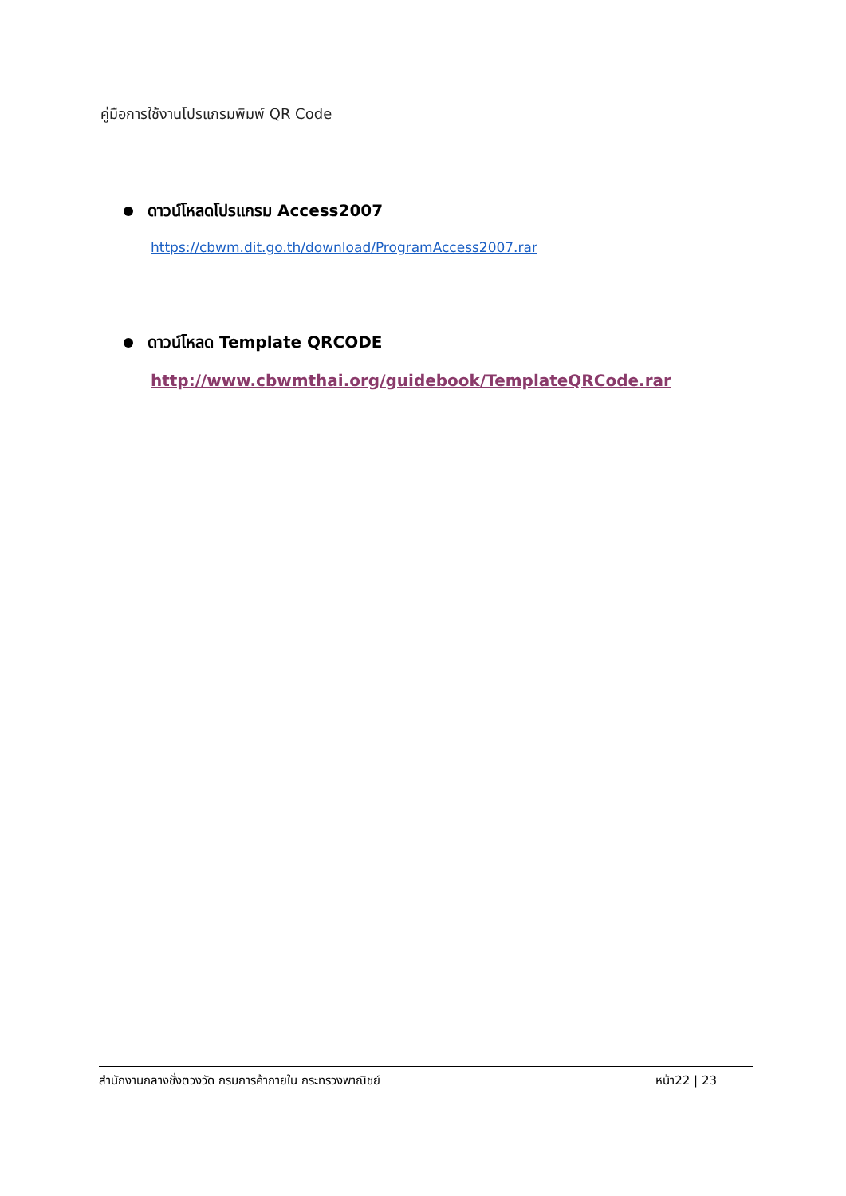คู่มือการใช้งานโปรแกรมพิมพ์ QR Code
ดาวน์โหลดโปรแกรม Access2007
https://cbwm.dit.go.th/download/ProgramAccess2007.rar
ดาวน์โหลด Template QRCODE
http://www.cbwmthai.org/guidebook/TemplateQRCode.rar
สำนักงานกลางชั่งตวงวัด กรมการค้าภายใน กระทรวงพาณิชย์ หน้า22 | 23